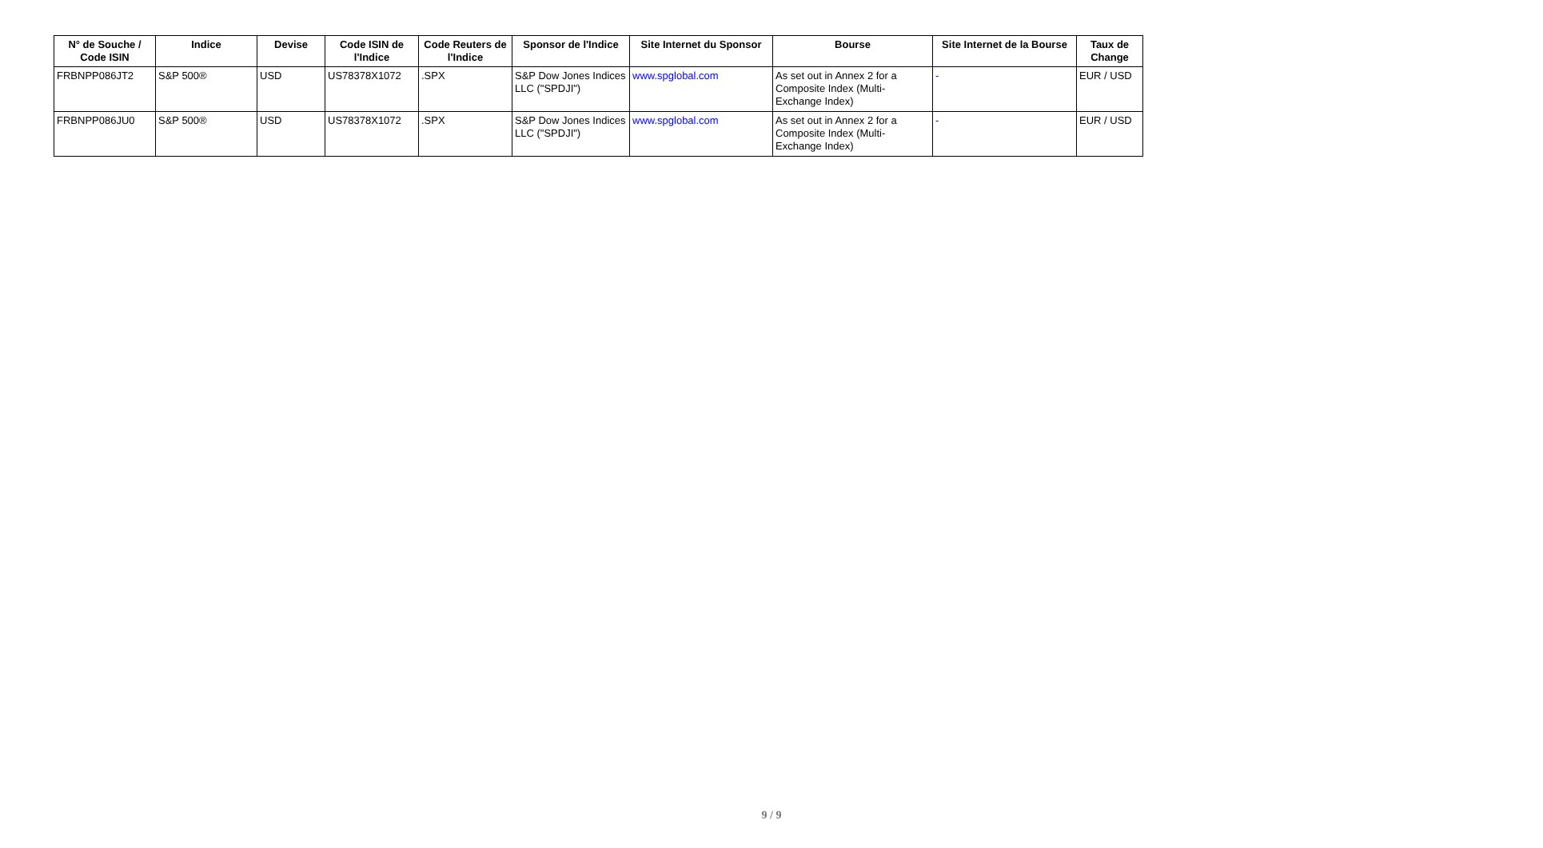| N° de Souche / Code ISIN | Indice | Devise | Code ISIN de l'Indice | Code Reuters de l'Indice | Sponsor de l'Indice | Site Internet du Sponsor | Bourse | Site Internet de la Bourse | Taux de Change |
| --- | --- | --- | --- | --- | --- | --- | --- | --- | --- |
| FRBNPP086JT2 | S&P 500® | USD | US78378X1072 | .SPX | S&P Dow Jones Indices LLC ("SPDJI") | www.spglobal.com | As set out in Annex 2 for a Composite Index (Multi-Exchange Index) | - | EUR / USD |
| FRBNPP086JU0 | S&P 500® | USD | US78378X1072 | .SPX | S&P Dow Jones Indices LLC ("SPDJI") | www.spglobal.com | As set out in Annex 2 for a Composite Index (Multi-Exchange Index) | - | EUR / USD |
9 / 9